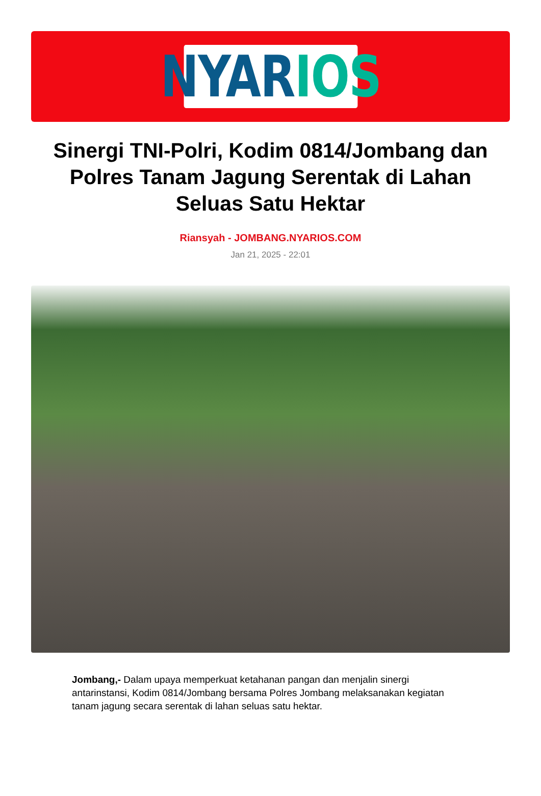NYAR IOS
Sinergi TNI-Polri, Kodim 0814/Jombang dan Polres Tanam Jagung Serentak di Lahan Seluas Satu Hektar
Riansyah - JOMBANG.NYARIOS.COM
Jan 21, 2025 - 22:01
Jombang,- Dalam upaya memperkuat ketahanan pangan dan menjalin sinergi antarinstansi, Kodim 0814/Jombang bersama Polres Jombang melaksanakan kegiatan tanam jagung secara serentak di lahan seluas satu hektar.